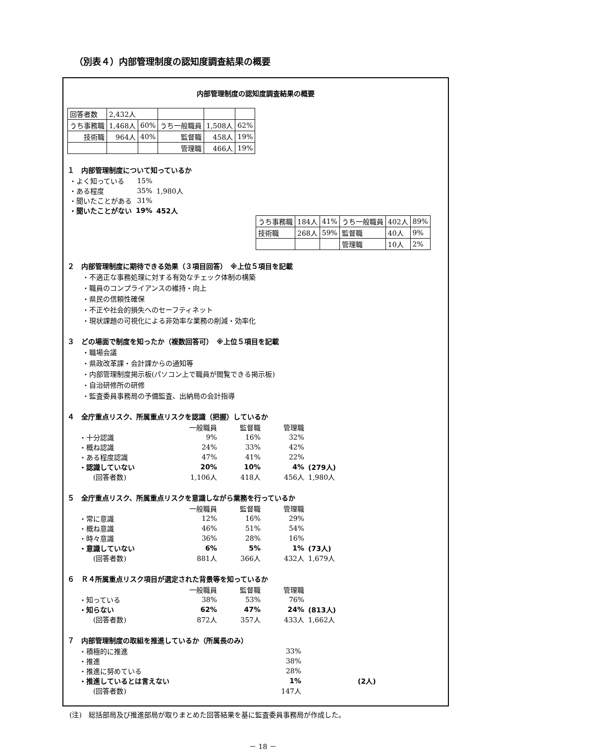（別表４）内部管理制度の認知度調査結果の概要
内部管理制度の認知度調査結果の概要
| 回答者数 | 2,432人 | | | | |
| うち事務職 | 1,468人 | 60% | うち一般職員 | 1,508人 | 62% |
| 技術職 | 964人 | 40% | 監督職 | 458人 | 19% |
| | | | 管理職 | 466人 | 19% |
１　内部管理制度について知っているか
| ・よく知っている | 15% | 1,980人 |
| ・ある程度 | 35% | |
| ・聞いたことがある | 31% | |
| ・聞いたことがない | 19% | 452人 |
| うち事務職 | 184人 | 41% | うち一般職員 | 402人 | 89% |
| 技術職 | 268人 | 59% | 監督職 | 40人 | 9% |
| | | | 管理職 | 10人 | 2% |
２　内部管理制度に期待できる効果（３項目回答）　※上位５項目を記載
・不適正な事務処理に対する有効なチェック体制の構築
・職員のコンプライアンスの維持・向上
・県民の信頼性確保
・不正や社会的損失へのセーフティネット
・現状課題の可視化による非効率な業務の削減・効率化
３　どの場面で制度を知ったか（複数回答可）　※上位５項目を記載
・職場会議
・県政改革課・会計課からの通知等
・内部管理制度掲示板(パソコン上で職員が閲覧できる掲示板)
・自治研修所の研修
・監査委員事務局の予備監査、出納局の会計指導
４　全庁重点リスク、所属重点リスクを認識（把握）しているか
| | 一般職員 | 監督職 | 管理職 | |
| ・十分認識 | 9% | 16% | 32% | |
| ・概ね認識 | 24% | 33% | 42% | |
| ・ある程度認識 | 47% | 41% | 22% | |
| ・認識していない | 20% | 10% | 4% | (279人) |
| (回答者数) | 1,106人 | 418人 | 456人 | 1,980人 |
５　全庁重点リスク、所属重点リスクを意識しながら業務を行っているか
| | 一般職員 | 監督職 | 管理職 | |
| ・常に意識 | 12% | 16% | 29% | |
| ・概ね意識 | 46% | 51% | 54% | |
| ・時々意識 | 36% | 28% | 16% | |
| ・意識していない | 6% | 5% | 1% | (73人) |
| (回答者数) | 881人 | 366人 | 432人 | 1,679人 |
６　Ｒ４所属重点リスク項目が選定された背景等を知っているか
| | 一般職員 | 監督職 | 管理職 | |
| ・知っている | 38% | 53% | 76% | |
| ・知らない | 62% | 47% | 24% | (813人) |
| (回答者数) | 872人 | 357人 | 433人 | 1,662人 |
７　内部管理制度の取組を推進しているか（所属長のみ）
| ・積極的に推進 | 33% | |
| ・推進 | 38% | |
| ・推進に努めている | 28% | |
| ・推進しているとは言えない | 1% | (2人) |
| (回答者数) | 147人 | |
(注)　総括部局及び推進部局が取りまとめた回答結果を基に監査委員事務局が作成した。
－ 18 －